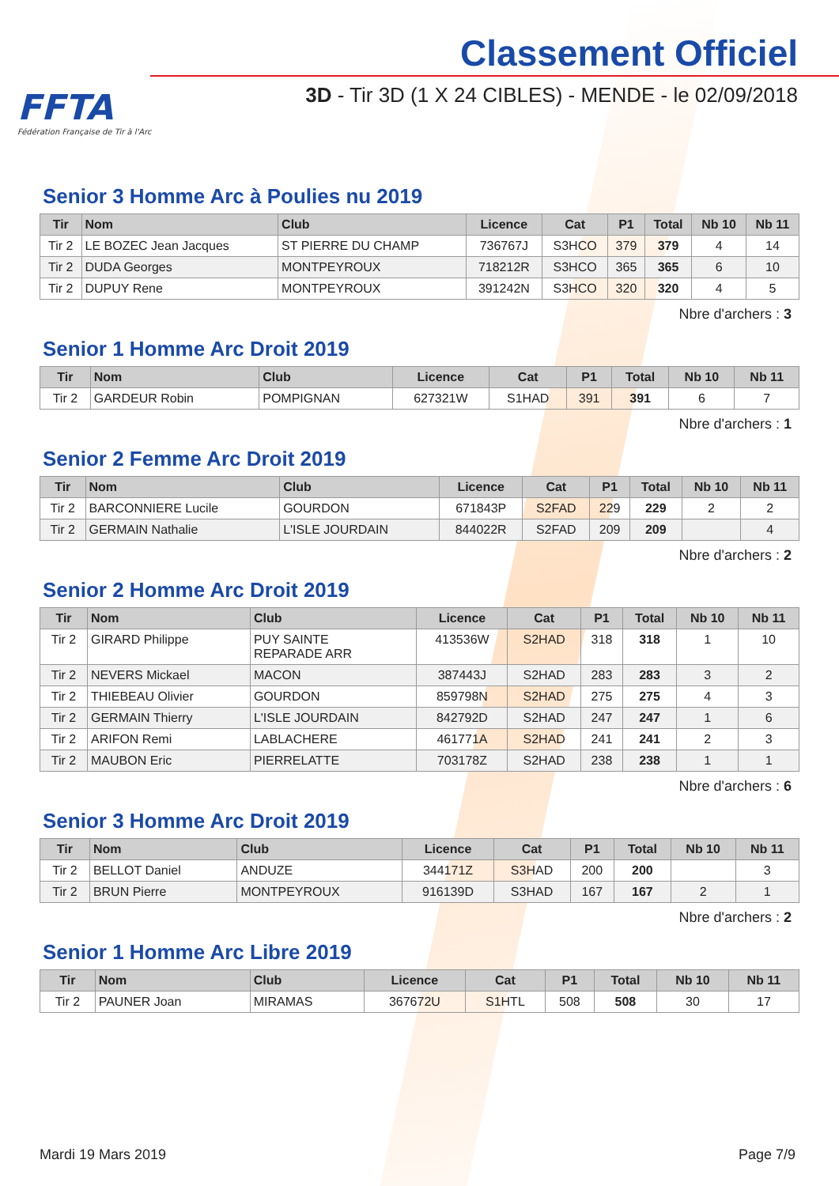FFTA
Fédération Française de Tir à l'Arc
Classement Officiel
3D - Tir 3D (1 X 24 CIBLES) - MENDE - le 02/09/2018
Senior 3 Homme Arc à Poulies nu 2019
| Tir | Nom | Club | Licence | Cat | P1 | Total | Nb 10 | Nb 11 |
| --- | --- | --- | --- | --- | --- | --- | --- | --- |
| Tir 2 | LE BOZEC Jean Jacques | ST PIERRE DU CHAMP | 736767J | S3HCO | 379 | 379 | 4 | 14 |
| Tir 2 | DUDA Georges | MONTPEYROUX | 718212R | S3HCO | 365 | 365 | 6 | 10 |
| Tir 2 | DUPUY Rene | MONTPEYROUX | 391242N | S3HCO | 320 | 320 | 4 | 5 |
Nbre d'archers : 3
Senior 1 Homme Arc Droit 2019
| Tir | Nom | Club | Licence | Cat | P1 | Total | Nb 10 | Nb 11 |
| --- | --- | --- | --- | --- | --- | --- | --- | --- |
| Tir 2 | GARDEUR Robin | POMPIGNAN | 627321W | S1HAD | 391 | 391 | 6 | 7 |
Nbre d'archers : 1
Senior 2 Femme Arc Droit 2019
| Tir | Nom | Club | Licence | Cat | P1 | Total | Nb 10 | Nb 11 |
| --- | --- | --- | --- | --- | --- | --- | --- | --- |
| Tir 2 | BARCONNIERE Lucile | GOURDON | 671843P | S2FAD | 229 | 229 | 2 | 2 |
| Tir 2 | GERMAIN Nathalie | L'ISLE JOURDAIN | 844022R | S2FAD | 209 | 209 | | 4 |
Nbre d'archers : 2
Senior 2 Homme Arc Droit 2019
| Tir | Nom | Club | Licence | Cat | P1 | Total | Nb 10 | Nb 11 |
| --- | --- | --- | --- | --- | --- | --- | --- | --- |
| Tir 2 | GIRARD Philippe | PUY SAINTE REPARADE ARR | 413536W | S2HAD | 318 | 318 | 1 | 10 |
| Tir 2 | NEVERS Mickael | MACON | 387443J | S2HAD | 283 | 283 | 3 | 2 |
| Tir 2 | THIEBEAU Olivier | GOURDON | 859798N | S2HAD | 275 | 275 | 4 | 3 |
| Tir 2 | GERMAIN Thierry | L'ISLE JOURDAIN | 842792D | S2HAD | 247 | 247 | 1 | 6 |
| Tir 2 | ARIFON Remi | LABLACHERE | 461771A | S2HAD | 241 | 241 | 2 | 3 |
| Tir 2 | MAUBON Eric | PIERRELATTE | 703178Z | S2HAD | 238 | 238 | 1 | 1 |
Nbre d'archers : 6
Senior 3 Homme Arc Droit 2019
| Tir | Nom | Club | Licence | Cat | P1 | Total | Nb 10 | Nb 11 |
| --- | --- | --- | --- | --- | --- | --- | --- | --- |
| Tir 2 | BELLOT Daniel | ANDUZE | 344171Z | S3HAD | 200 | 200 | | 3 |
| Tir 2 | BRUN Pierre | MONTPEYROUX | 916139D | S3HAD | 167 | 167 | 2 | 1 |
Nbre d'archers : 2
Senior 1 Homme Arc Libre 2019
| Tir | Nom | Club | Licence | Cat | P1 | Total | Nb 10 | Nb 11 |
| --- | --- | --- | --- | --- | --- | --- | --- | --- |
| Tir 2 | PAUNER Joan | MIRAMAS | 367672U | S1HTL | 508 | 508 | 30 | 17 |
Mardi 19 Mars 2019 Page 7/9